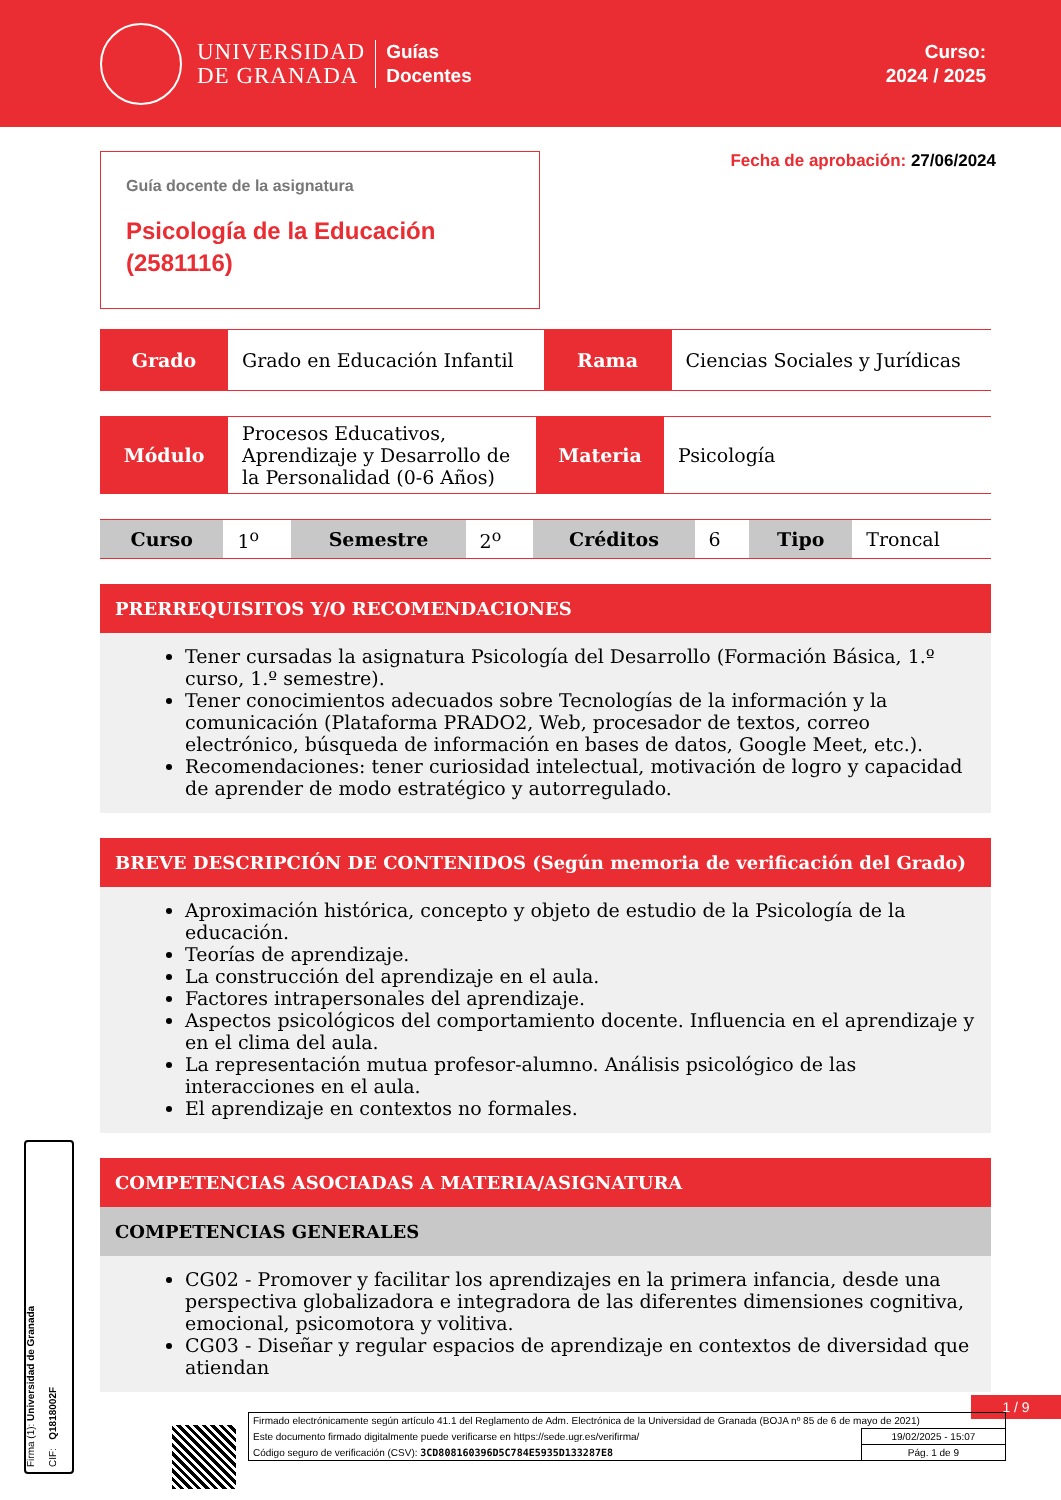UNIVERSIDAD
DE GRANADA
Guías
Docentes
Curso:
2024 / 2025
Guía docente de la asignatura
Psicología de la Educación
(2581116)
Fecha de aprobación: 27/06/2024
| Grado | Grado en Educación Infantil | Rama | Ciencias Sociales y Jurídicas |
| Módulo | Procesos Educativos, Aprendizaje y Desarrollo de la Personalidad (0-6 Años) | Materia | Psicología |
| Curso | 1<sup>o</sup> | Semestre | 2<sup>o</sup> | Créditos | 6 | Tipo | Troncal |
PRERREQUISITOS Y/O RECOMENDACIONES
Tener cursadas la asignatura Psicología del Desarrollo (Formación Básica, 1.º curso, 1.º semestre).
Tener conocimientos adecuados sobre Tecnologías de la información y la comunicación (Plataforma PRADO2, Web, procesador de textos, correo electrónico, búsqueda de información en bases de datos, Google Meet, etc.).
Recomendaciones: tener curiosidad intelectual, motivación de logro y capacidad de aprender de modo estratégico y autorregulado.
BREVE DESCRIPCIÓN DE CONTENIDOS (Según memoria de verificación del Grado)
Aproximación histórica, concepto y objeto de estudio de la Psicología de la educación.
Teorías de aprendizaje.
La construcción del aprendizaje en el aula.
Factores intrapersonales del aprendizaje.
Aspectos psicológicos del comportamiento docente. Influencia en el aprendizaje y en el clima del aula.
La representación mutua profesor-alumno. Análisis psicológico de las interacciones en el aula.
El aprendizaje en contextos no formales.
COMPETENCIAS ASOCIADAS A MATERIA/ASIGNATURA
COMPETENCIAS GENERALES
CG02 - Promover y facilitar los aprendizajes en la primera infancia, desde una perspectiva globalizadora e integradora de las diferentes dimensiones cognitiva, emocional, psicomotora y volitiva.
CG03 - Diseñar y regular espacios de aprendizaje en contextos de diversidad que atiendan
1 / 9
Firma (1): Universidad de Granada CIF: Q1818002F
| Firmado electrónicamente según artículo 41.1 del Reglamento de Adm. Electrónica de la Universidad de Granada (BOJA nº 85 de 6 de mayo de 2021) | |
| Este documento firmado digitalmente puede verificarse en https://sede.ugr.es/verifirma/ | 19/02/2025 - 15:07 |
| Código seguro de verificación (CSV): 3CD808160396D5C784E5935D133287E8 | Pág. 1 de 9 |